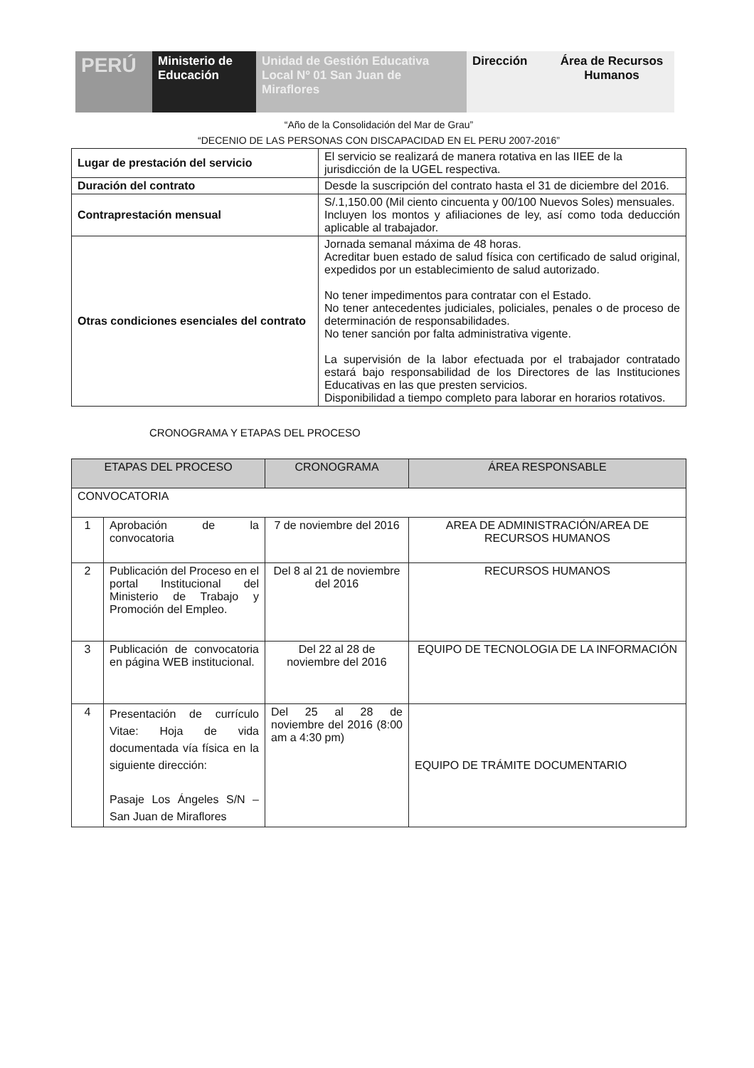PERÚ Ministerio de Educación
Unidad de Gestión Educativa Local Nº 01 San Juan de Miraflores
Dirección Área de Recursos Humanos
“Año de la Consolidación del Mar de Grau”
“DECENIO DE LAS PERSONAS CON DISCAPACIDAD EN EL PERU 2007-2016”
| Lugar de prestación del servicio | El servicio se realizará de manera rotativa en las IIEE de la jurisdicción de la UGEL respectiva. |
| Duración del contrato | Desde la suscripción del contrato hasta el 31 de diciembre del 2016. |
| Contraprestación mensual | S/.1,150.00 (Mil ciento cincuenta y 00/100 Nuevos Soles) mensuales. Incluyen los montos y afiliaciones de ley, así como toda deducción aplicable al trabajador. |
| Otras condiciones esenciales del contrato | Jornada semanal máxima de 48 horas. Acreditar buen estado de salud física con certificado de salud original, expedidos por un establecimiento de salud autorizado. No tener impedimentos para contratar con el Estado. No tener antecedentes judiciales, policiales, penales o de proceso de determinación de responsabilidades. No tener sanción por falta administrativa vigente. La supervisión de la labor efectuada por el trabajador contratado estará bajo responsabilidad de los Directores de las Instituciones Educativas en las que presten servicios. Disponibilidad a tiempo completo para laborar en horarios rotativos. |
CRONOGRAMA Y ETAPAS DEL PROCESO
| ETAPAS DEL PROCESO | | CRONOGRAMA | ÁREA RESPONSABLE |
| --- | --- | --- | --- |
| CONVOCATORIA | | | |
| 1 | Aprobación de la convocatoria | 7 de noviembre del 2016 | AREA DE ADMINISTRACIÓN/AREA DE RECURSOS HUMANOS |
| 2 | Publicación del Proceso en el portal Institucional del Ministerio de Trabajo y Promoción del Empleo. | Del 8 al 21 de noviembre del 2016 | RECURSOS HUMANOS |
| 3 | Publicación de convocatoria en página WEB institucional. | Del 22 al 28 de noviembre del 2016 | EQUIPO DE TECNOLOGIA DE LA INFORMACIÓN |
| 4 | Presentación de currículo Vitae: Hoja de vida documentada vía física en la siguiente dirección: Pasaje Los Ángeles S/N – San Juan de Miraflores | Del 25 al 28 de noviembre del 2016 (8:00 am a 4:30 pm) | EQUIPO DE TRÁMITE DOCUMENTARIO |